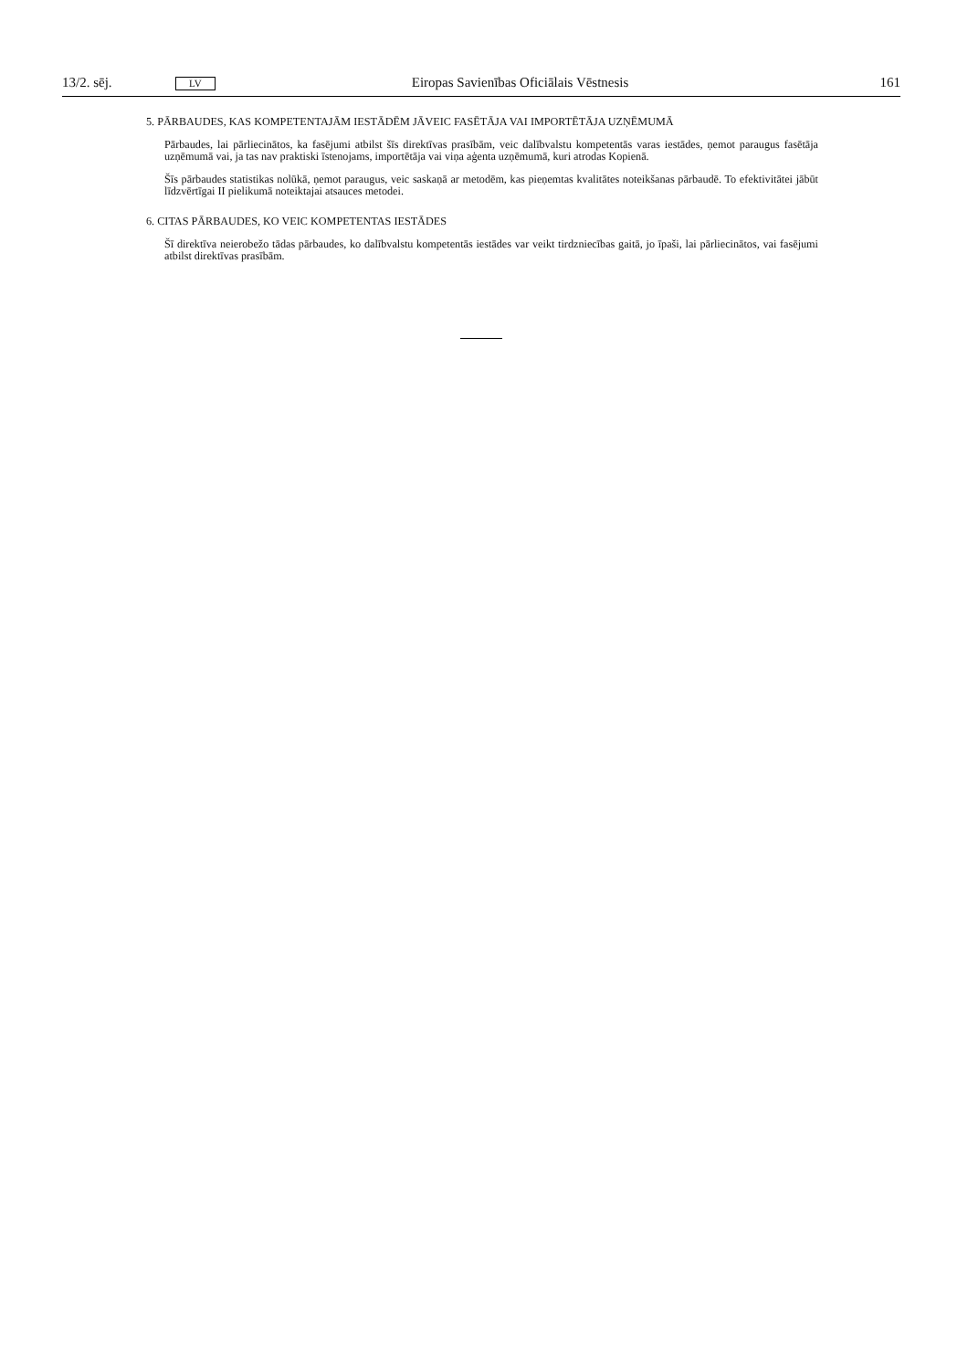13/2. sēj. LV Eiropas Savienības Oficiālais Vēstnesis 161
5. PĀRBAUDES, KAS KOMPETENTAJĀM IESTĀDĒM JĀVEIC FASĒTĀJA VAI IMPORTĒTĀJA UZŅĒMUMĀ
Pārbaudes, lai pārliecinātos, ka fasējumi atbilst šīs direktīvas prasībām, veic dalībvalstu kompetentās varas iestādes, ņemot paraugus fasētāja uzņēmumā vai, ja tas nav praktiski īstenojams, importētāja vai viņa aģenta uzņēmumā, kuri atrodas Kopienā.
Šīs pārbaudes statistikas nolūkā, ņemot paraugus, veic saskaņā ar metodēm, kas pieņemtas kvalitātes noteikšanas pārbaudē. To efektivitātei jābūt līdzvērtīgai II pielikumā noteiktajai atsauces metodei.
6. CITAS PĀRBAUDES, KO VEIC KOMPETENTAS IESTĀDES
Šī direktīva neierobežo tādas pārbaudes, ko dalībvalstu kompetentās iestādes var veikt tirdzniecības gaitā, jo īpaši, lai pārliecinātos, vai fasējumi atbilst direktīvas prasībām.